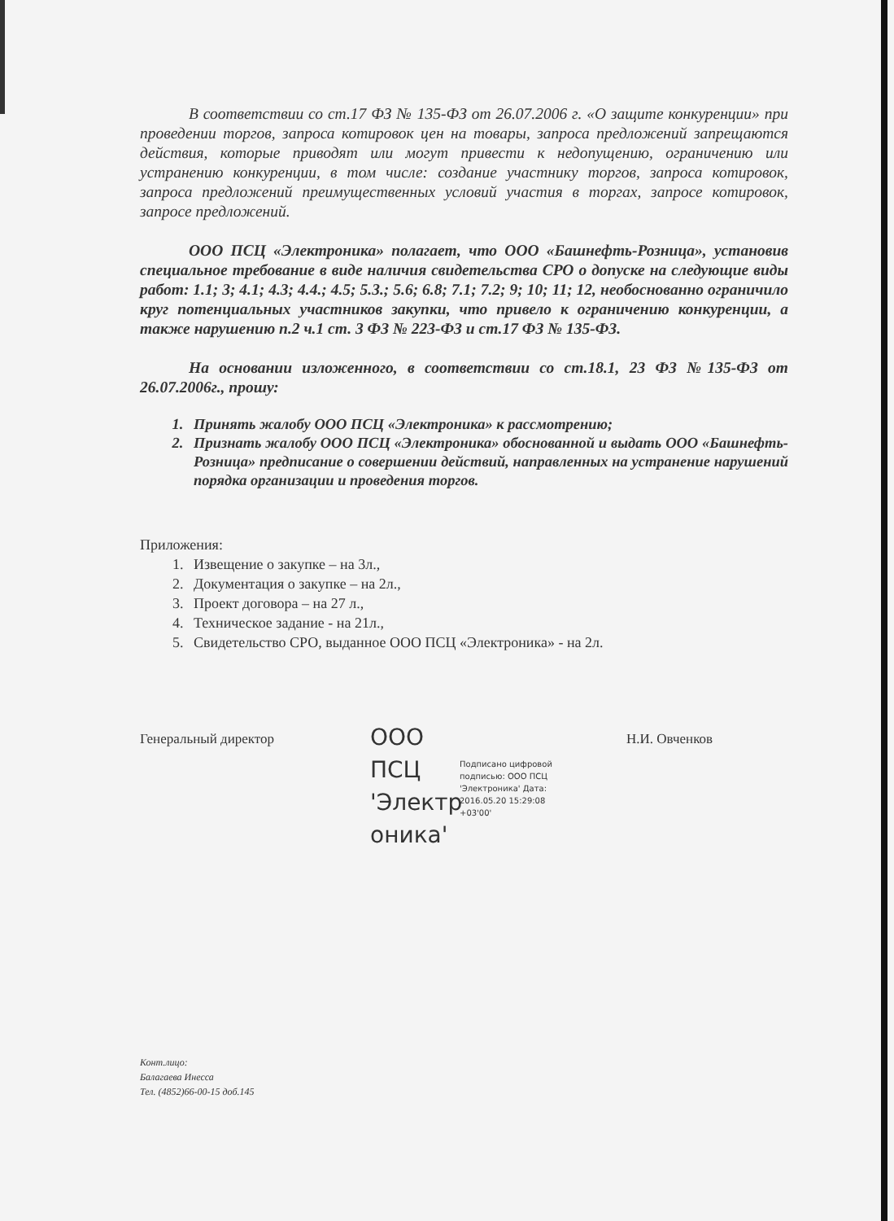В соответствии со ст.17 ФЗ № 135-ФЗ от 26.07.2006 г. «О защите конкуренции» при проведении торгов, запроса котировок цен на товары, запроса предложений запрещаются действия, которые приводят или могут привести к недопущению, ограничению или устранению конкуренции, в том числе: создание участнику торгов, запроса котировок, запроса предложений преимущественных условий участия в торгах, запросе котировок, запросе предложений.
ООО ПСЦ «Электроника» полагает, что ООО «Башнефть-Розница», установив специальное требование в виде наличия свидетельства СРО о допуске на следующие виды работ: 1.1; 3; 4.1; 4.3; 4.4.; 4.5; 5.3.; 5.6; 6.8; 7.1; 7.2; 9; 10; 11; 12, необоснованно ограничило круг потенциальных участников закупки, что привело к ограничению конкуренции, а также нарушению п.2 ч.1 ст. 3 ФЗ № 223-ФЗ и ст.17 ФЗ № 135-ФЗ.
На основании изложенного, в соответствии со ст.18.1, 23 ФЗ №135-ФЗ от 26.07.2006г., прошу:
1. Принять жалобу ООО ПСЦ «Электроника» к рассмотрению;
2. Признать жалобу ООО ПСЦ «Электроника» обоснованной и выдать ООО «Башнефть-Розница» предписание о совершении действий, направленных на устранение нарушений порядка организации и проведения торгов.
Приложения:
1. Извещение о закупке – на 3л.,
2. Документация о закупке – на 2л.,
3. Проект договора – на 27 л.,
4. Техническое задание - на 21л.,
5. Свидетельство СРО, выданное ООО ПСЦ «Электроника» - на 2л.
Генеральный директор
ООО ПСЦ 'Электр оника'
Подписано цифровой подписью: ООО ПСЦ 'Электроника' Дата: 2016.05.20 15:29:08 +03'00'
Н.И. Овченков
Конт.лицо:
Балагаева Инесса
Тел. (4852)66-00-15 доб.145